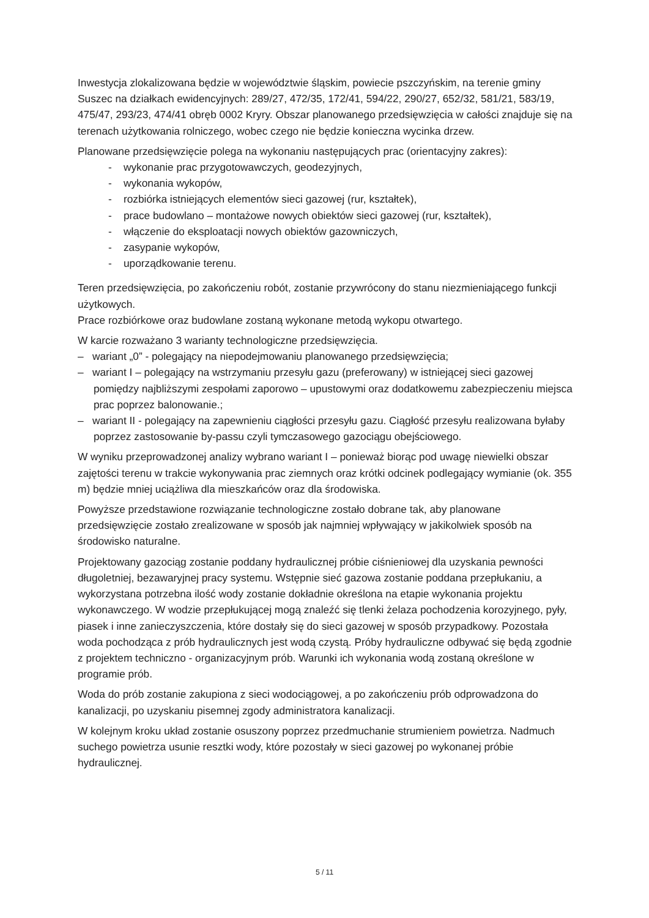Inwestycja zlokalizowana będzie w województwie śląskim, powiecie pszczyńskim, na terenie gminy Suszec na działkach ewidencyjnych: 289/27, 472/35, 172/41, 594/22, 290/27, 652/32, 581/21, 583/19, 475/47, 293/23, 474/41 obręb 0002 Kryry. Obszar planowanego przedsięwzięcia w całości znajduje się na terenach użytkowania rolniczego, wobec czego nie będzie konieczna wycinka drzew.
Planowane przedsięwzięcie polega na wykonaniu następujących prac (orientacyjny zakres):
- wykonanie prac przygotowawczych, geodezyjnych,
- wykonania wykopów,
- rozbiórka istniejących elementów sieci gazowej (rur, kształtek),
- prace budowlano – montażowe nowych obiektów sieci gazowej (rur, kształtek),
- włączenie do eksploatacji nowych obiektów gazowniczych,
- zasypanie wykopów,
- uporządkowanie terenu.
Teren przedsięwzięcia, po zakończeniu robót, zostanie przywrócony do stanu niezmieniającego funkcji użytkowych.
Prace rozbiórkowe oraz budowlane zostaną wykonane metodą wykopu otwartego.
W karcie rozważano 3 warianty technologiczne przedsięwzięcia.
– wariant „0” - polegający na niepodejmowaniu planowanego przedsięwzięcia;
– wariant I – polegający na wstrzymaniu przesyłu gazu (preferowany) w istniejącej sieci gazowej pomiędzy najbliższymi zespołami zaporowo – upustowymi oraz dodatkowemu zabezpieczeniu miejsca prac poprzez balonowanie.;
– wariant II - polegający na zapewnieniu ciągłości przesyłu gazu. Ciągłość przesyłu realizowana byłaby poprzez zastosowanie by-passu czyli tymczasowego gazociągu obejściowego.
W wyniku przeprowadzonej analizy wybrano wariant I – ponieważ biorąc pod uwagę niewielki obszar zajętości terenu w trakcie wykonywania prac ziemnych oraz krótki odcinek podlegający wymianie (ok. 355 m) będzie mniej uciążliwa dla mieszkańców oraz dla środowiska.
Powyższe przedstawione rozwiązanie technologiczne zostało dobrane tak, aby planowane przedsięwzięcie zostało zrealizowane w sposób jak najmniej wpływający w jakikolwiek sposób na środowisko naturalne.
Projektowany gazociąg zostanie poddany hydraulicznej próbie ciśnieniowej dla uzyskania pewności długoletniej, bezawaryjnej pracy systemu. Wstępnie sieć gazowa zostanie poddana przepłukaniu, a wykorzystana potrzebna ilość wody zostanie dokładnie określona na etapie wykonania projektu wykonawczego. W wodzie przepłukującej mogą znaleźć się tlenki żelaza pochodzenia korozyjnego, pyły, piasek i inne zanieczyszczenia, które dostały się do sieci gazowej w sposób przypadkowy. Pozostała woda pochodząca z prób hydraulicznych jest wodą czystą. Próby hydrauliczne odbywać się będą zgodnie z projektem techniczno - organizacyjnym prób. Warunki ich wykonania wodą zostaną określone w programie prób.
Woda do prób zostanie zakupiona z sieci wodociągowej, a po zakończeniu prób odprowadzona do kanalizacji, po uzyskaniu pisemnej zgody administratora kanalizacji.
W kolejnym kroku układ zostanie osuszony poprzez przedmuchanie strumieniem powietrza. Nadmuch suchego powietrza usunie resztki wody, które pozostały w sieci gazowej po wykonanej próbie hydraulicznej.
5 / 11